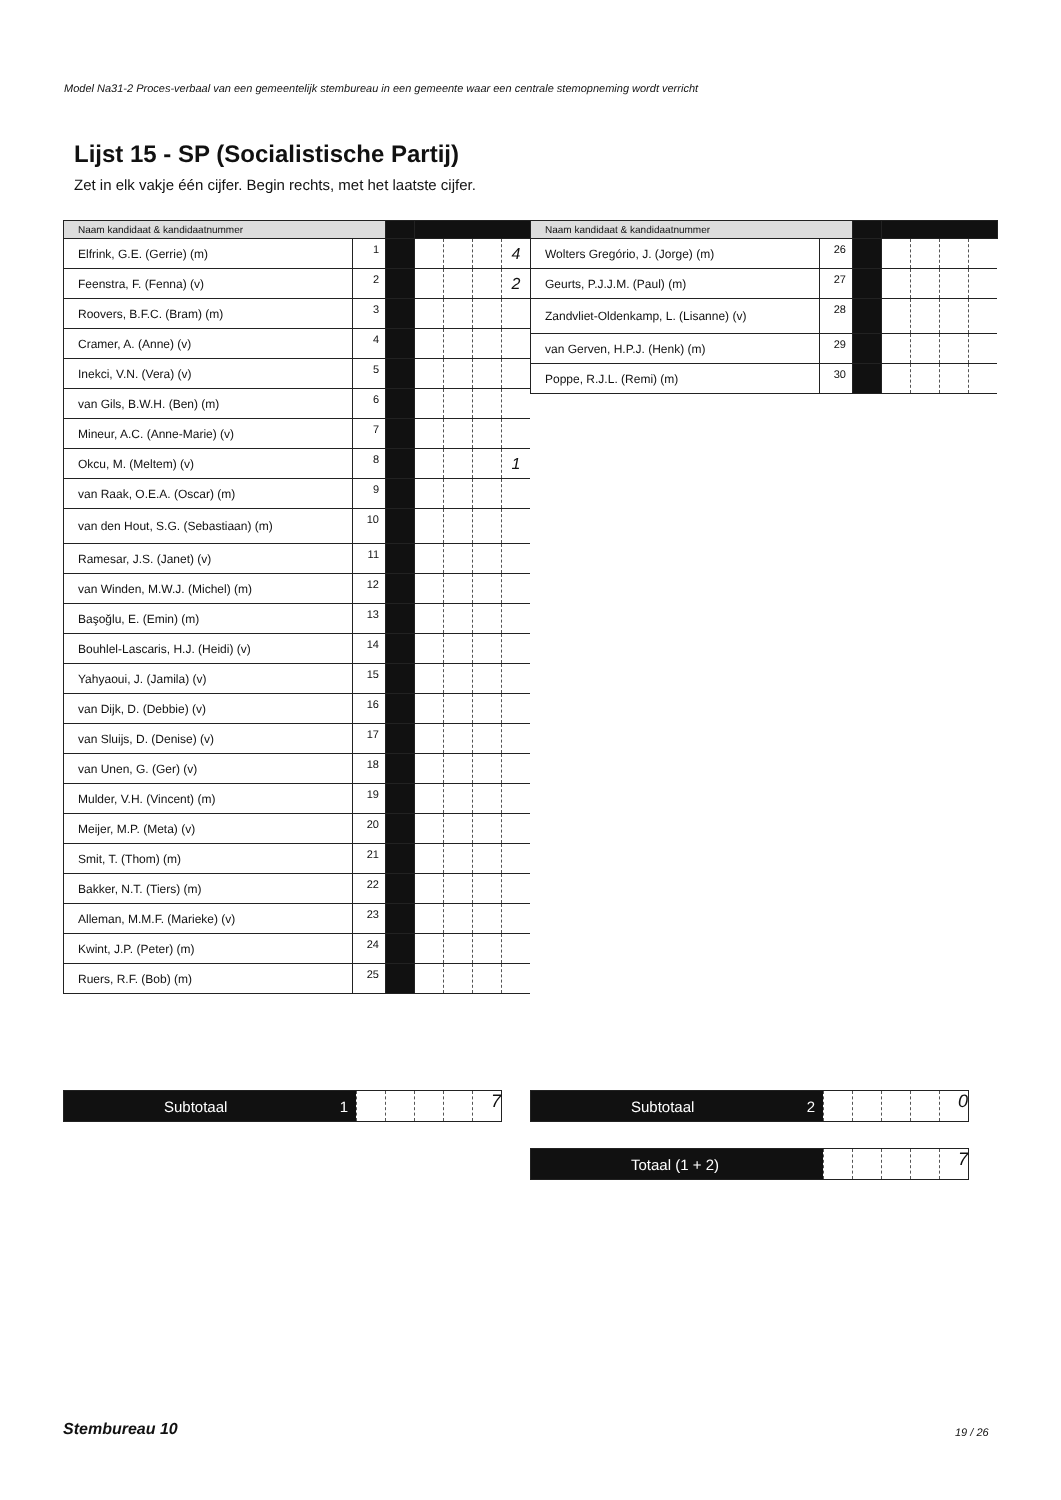Model Na31-2 Proces-verbaal van een gemeentelijk stembureau in een gemeente waar een centrale stemopneming wordt verricht
Lijst 15 - SP (Socialistische Partij)
Zet in elk vakje één cijfer. Begin rechts, met het laatste cijfer.
| Naam kandidaat & kandidaatnummer | | | | | | |
| Elfrink, G.E. (Gerrie) (m) | 1 | | | | | 4 |
| Feenstra, F. (Fenna) (v) | 2 | | | | | 2 |
| Roovers, B.F.C. (Bram) (m) | 3 | | | | | |
| Cramer, A. (Anne) (v) | 4 | | | | | |
| Inekci, V.N. (Vera) (v) | 5 | | | | | |
| van Gils, B.W.H. (Ben) (m) | 6 | | | | | |
| Mineur, A.C. (Anne-Marie) (v) | 7 | | | | | |
| Okcu, M. (Meltem) (v) | 8 | | | | | 1 |
| van Raak, O.E.A. (Oscar) (m) | 9 | | | | | |
| van den Hout, S.G. (Sebastiaan) (m) | 10 | | | | | |
| Ramesar, J.S. (Janet) (v) | 11 | | | | | |
| van Winden, M.W.J. (Michel) (m) | 12 | | | | | |
| Başoğlu, E. (Emin) (m) | 13 | | | | | |
| Bouhlel-Lascaris, H.J. (Heidi) (v) | 14 | | | | | |
| Yahyaoui, J. (Jamila) (v) | 15 | | | | | |
| van Dijk, D. (Debbie) (v) | 16 | | | | | |
| van Sluijs, D. (Denise) (v) | 17 | | | | | |
| van Unen, G. (Ger) (v) | 18 | | | | | |
| Mulder, V.H. (Vincent) (m) | 19 | | | | | |
| Meijer, M.P. (Meta) (v) | 20 | | | | | |
| Smit, T. (Thom) (m) | 21 | | | | | |
| Bakker, N.T. (Tiers) (m) | 22 | | | | | |
| Alleman, M.M.F. (Marieke) (v) | 23 | | | | | |
| Kwint, J.P. (Peter) (m) | 24 | | | | | |
| Ruers, R.F. (Bob) (m) | 25 | | | | | |
| Naam kandidaat & kandidaatnummer | | | | | | |
| Wolters Gregório, J. (Jorge) (m) | 26 | | | | | |
| Geurts, P.J.J.M. (Paul) (m) | 27 | | | | | |
| Zandvliet-Oldenkamp, L. (Lisanne) (v) | 28 | | | | | |
| van Gerven, H.P.J. (Henk) (m) | 29 | | | | | |
| Poppe, R.J.L. (Remi) (m) | 30 | | | | | |
Subtotaal 1
7
Subtotaal 2
0
Totaal (1 + 2)
7
Stembureau 10 19 / 26